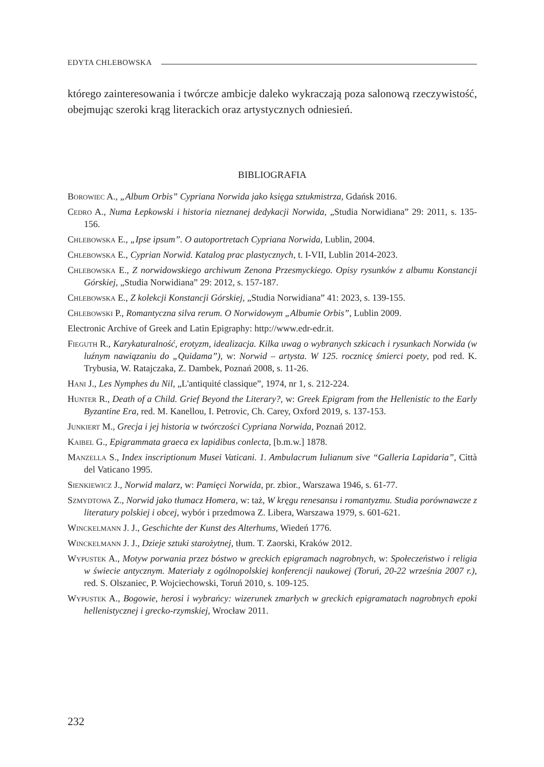EDYTA CHLEBOWSKA
którego zainteresowania i twórcze ambicje daleko wykraczają poza salonową rzeczywistość, obejmując szeroki krąg literackich oraz artystycznych odniesień.
BIBLIOGRAFIA
Borowiec A., „Album Orbis” Cypriana Norwida jako księga sztukmistrza, Gdańsk 2016.
Cedro A., Numa Łepkowski i historia nieznanej dedykacji Norwida, „Studia Norwidiana” 29: 2011, s. 135-156.
Chlebowska E., „Ipse ipsum”. O autoportretach Cypriana Norwida, Lublin, 2004.
Chlebowska E., Cyprian Norwid. Katalog prac plastycznych, t. I-VII, Lublin 2014-2023.
Chlebowska E., Z norwidowskiego archiwum Zenona Przesmyckiego. Opisy rysunków z albumu Konstancji Górskiej, „Studia Norwidiana” 29: 2012, s. 157-187.
Chlebowska E., Z kolekcji Konstancji Górskiej, „Studia Norwidiana” 41: 2023, s. 139-155.
Chlebowski P., Romantyczna silva rerum. O Norwidowym „Albumie Orbis”, Lublin 2009.
Electronic Archive of Greek and Latin Epigraphy: http://www.edr-edr.it.
Fieguth R., Karykaturalność, erotyzm, idealizacja. Kilka uwag o wybranych szkicach i rysunkach Norwida (w luźnym nawiązaniu do „Quidama”), w: Norwid – artysta. W 125. rocznicę śmierci poety, pod red. K. Trybusia, W. Ratajczaka, Z. Dambek, Poznań 2008, s. 11-26.
Hani J., Les Nymphes du Nil, „L'antiquité classique”, 1974, nr 1, s. 212-224.
Hunter R., Death of a Child. Grief Beyond the Literary?, w: Greek Epigram from the Hellenistic to the Early Byzantine Era, red. M. Kanellou, I. Petrovic, Ch. Carey, Oxford 2019, s. 137-153.
Junkiert M., Grecja i jej historia w twórczości Cypriana Norwida, Poznań 2012.
Kaibel G., Epigrammata graeca ex lapidibus conlecta, [b.m.w.] 1878.
Manzella S., Index inscriptionum Musei Vaticani. 1. Ambulacrum Iulianum sive “Galleria Lapidaria”, Città del Vaticano 1995.
Sienkiewicz J., Norwid malarz, w: Pamięci Norwida, pr. zbior., Warszawa 1946, s. 61-77.
Szmydtowa Z., Norwid jako tłumacz Homera, w: taż, W kręgu renesansu i romantyzmu. Studia porównawcze z literatury polskiej i obcej, wybór i przedmowa Z. Libera, Warszawa 1979, s. 601-621.
Winckelmann J. J., Geschichte der Kunst des Alterhums, Wiedeń 1776.
Winckelmann J. J., Dzieje sztuki starożytnej, tłum. T. Zaorski, Kraków 2012.
Wypustek A., Motyw porwania przez bóstwo w greckich epigramach nagrobnych, w: Społeczeństwo i religia w świecie antycznym. Materiały z ogólnopolskiej konferencji naukowej (Toruń, 20-22 września 2007 r.), red. S. Olszaniec, P. Wojciechowski, Toruń 2010, s. 109-125.
Wypustek A., Bogowie, herosi i wybrańcy: wizerunek zmarłych w greckich epigramatach nagrobnych epoki hellenistycznej i grecko-rzymskiej, Wrocław 2011.
232